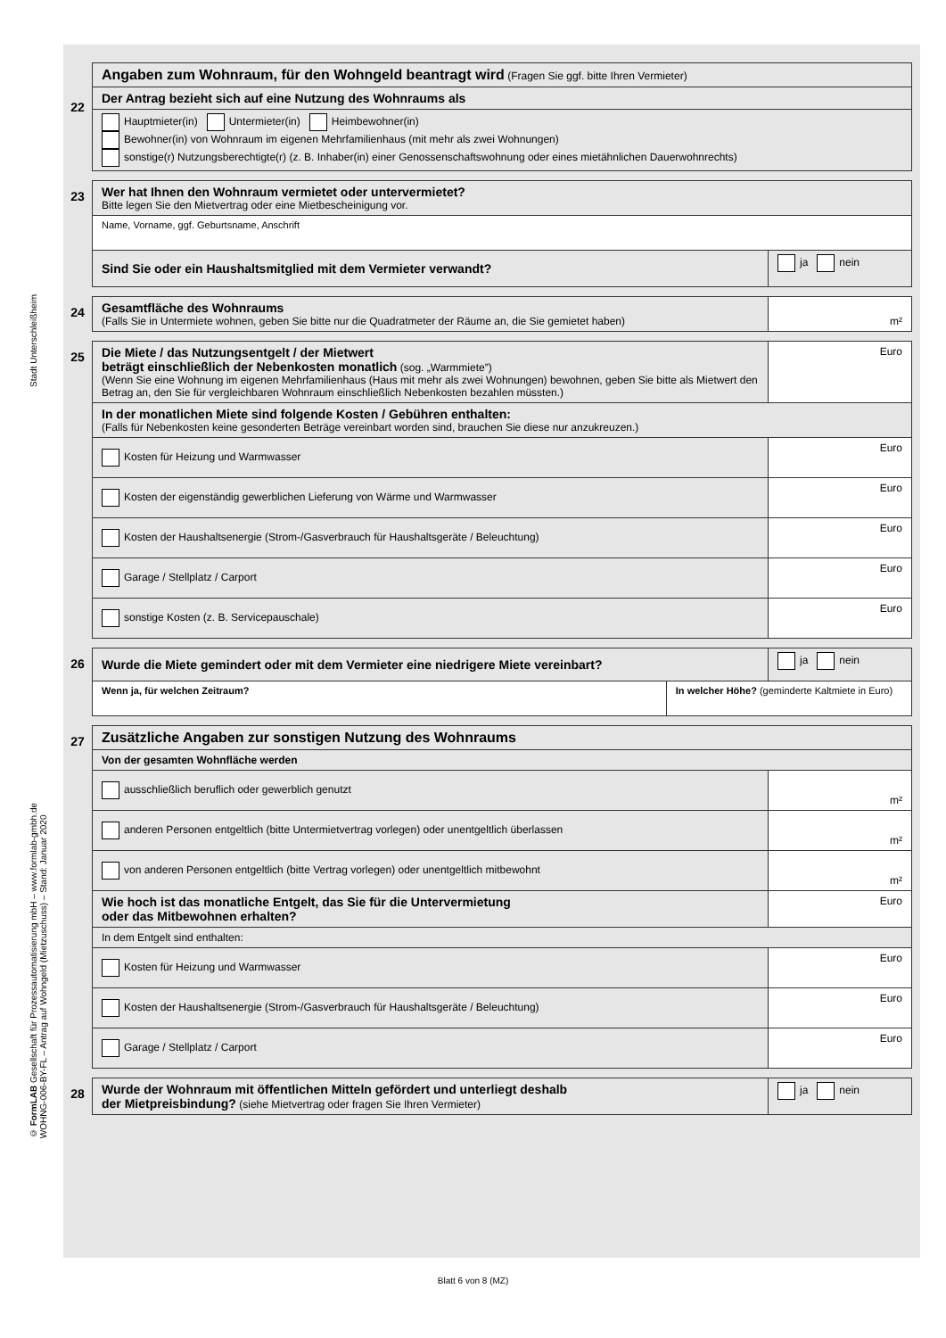Stadt Unterschleißheim
© FormLAB Gesellschaft für Prozessautomatisierung mbH – www.formlab-gmbh.de
WOHNG-006-BY-FL – Antrag auf Wohngeld (Mietzuschuss) – Stand: Januar 2020
22
| Angaben zum Wohnraum, für den Wohngeld beantragt wird (Fragen Sie ggf. bitte Ihren Vermieter) |
| Der Antrag bezieht sich auf eine Nutzung des Wohnraums als |
| Hauptmieter(in) Untermieter(in) Heimbewohner(in) Bewohner(in) von Wohnraum im eigenen Mehrfamilienhaus (mit mehr als zwei Wohnungen) sonstige(r) Nutzungsberechtigte(r) (z. B. Inhaber(in) einer Genossenschaftswohnung oder eines mietähnlichen Dauerwohnrechts) |
23
| Wer hat Ihnen den Wohnraum vermietet oder untervermietet? Bitte legen Sie den Mietvertrag oder eine Mietbescheinigung vor. | |
| Name, Vorname, ggf. Geburtsname, Anschrift | |
| Sind Sie oder ein Haushaltsmitglied mit dem Vermieter verwandt? | ja nein |
24
| Gesamtfläche des Wohnraums (Falls Sie in Untermiete wohnen, geben Sie bitte nur die Quadratmeter der Räume an, die Sie gemietet haben) | m² |
25
| Die Miete / das Nutzungsentgelt / der Mietwert beträgt einschließlich der Nebenkosten monatlich (sog. „Warmmiete”) (Wenn Sie eine Wohnung im eigenen Mehrfamilienhaus (Haus mit mehr als zwei Wohnungen) bewohnen, geben Sie bitte als Mietwert den Betrag an, den Sie für vergleichbaren Wohnraum einschließlich Nebenkosten bezahlen müssten.) | Euro |
| In der monatlichen Miete sind folgende Kosten / Gebühren enthalten: (Falls für Nebenkosten keine gesonderten Beträge vereinbart worden sind, brauchen Sie diese nur anzukreuzen.) | |
| Kosten für Heizung und Warmwasser | Euro |
| Kosten der eigenständig gewerblichen Lieferung von Wärme und Warmwasser | Euro |
| Kosten der Haushaltsenergie (Strom-/Gasverbrauch für Haushaltsgeräte / Beleuchtung) | Euro |
| Garage / Stellplatz / Carport | Euro |
| sonstige Kosten (z. B. Servicepauschale) | Euro |
26
| Wurde die Miete gemindert oder mit dem Vermieter eine niedrigere Miete vereinbart? | | ja nein |
| Wenn ja, für welchen Zeitraum? | In welcher Höhe? (geminderte Kaltmiete in Euro) | |
27
| Zusätzliche Angaben zur sonstigen Nutzung des Wohnraums | |
| Von der gesamten Wohnfläche werden | |
| ausschließlich beruflich oder gewerblich genutzt | m² |
| anderen Personen entgeltlich (bitte Untermietvertrag vorlegen) oder unentgeltlich überlassen | m² |
| von anderen Personen entgeltlich (bitte Vertrag vorlegen) oder unentgeltlich mitbewohnt | m² |
| Wie hoch ist das monatliche Entgelt, das Sie für die Untervermietung oder das Mitbewohnen erhalten? | Euro |
| In dem Entgelt sind enthalten: | |
| Kosten für Heizung und Warmwasser | Euro |
| Kosten der Haushaltsenergie (Strom-/Gasverbrauch für Haushaltsgeräte / Beleuchtung) | Euro |
| Garage / Stellplatz / Carport | Euro |
28
| Wurde der Wohnraum mit öffentlichen Mitteln gefördert und unterliegt deshalb der Mietpreisbindung? (siehe Mietvertrag oder fragen Sie Ihren Vermieter) | ja nein |
Blatt 6 von 8 (MZ)